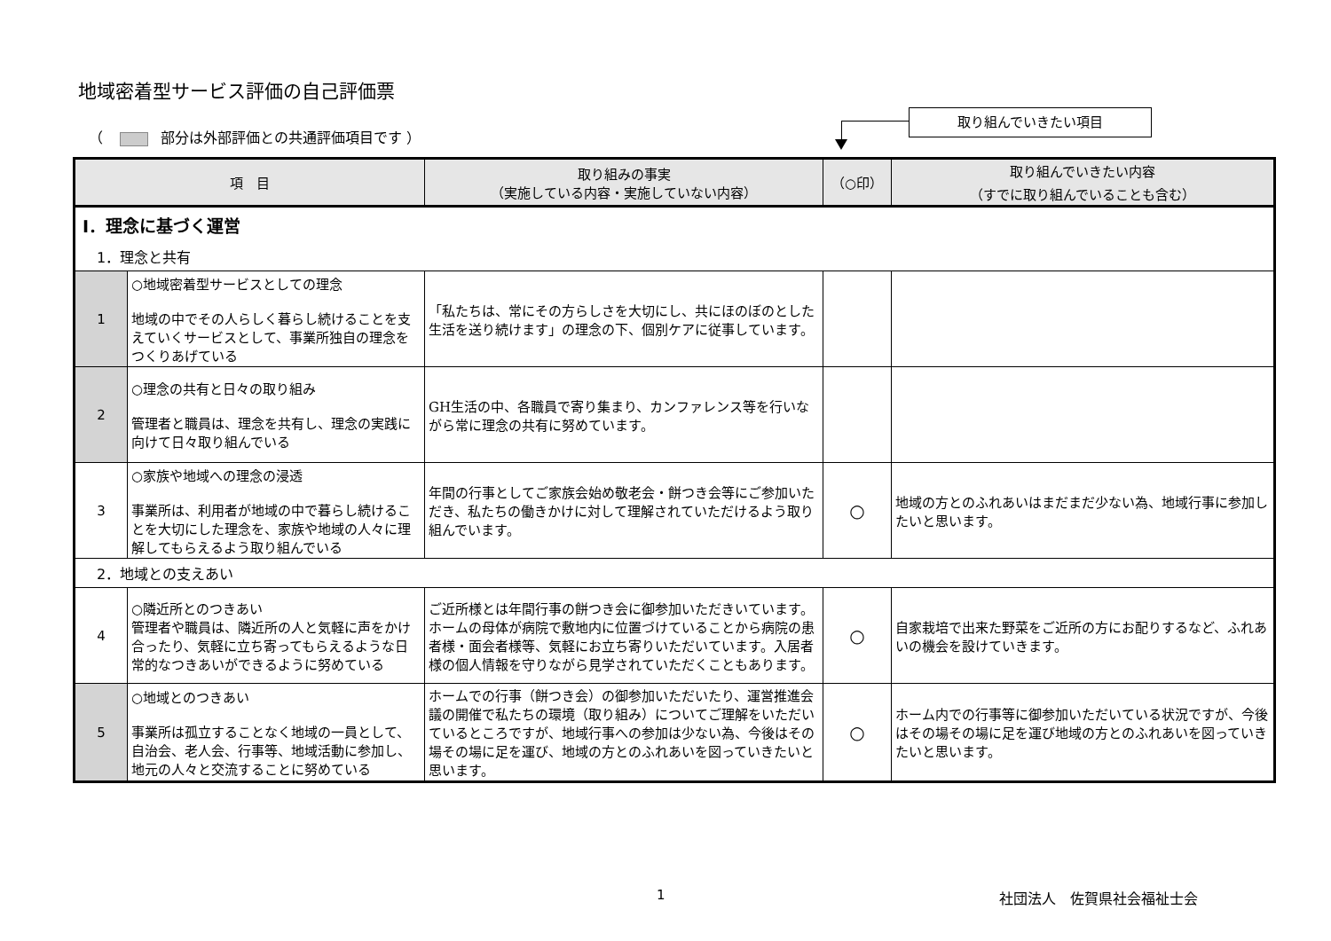地域密着型サービス評価の自己評価票
（ 部分は外部評価との共通評価項目です ）
取り組んでいきたい項目
| 項 目 | | 取り組みの事実 （実施している内容・実施していない内容） | （○印） | 取り組んでいきたい内容 （すでに取り組んでいることも含む） |
| --- | --- | --- | --- | --- |
| Ⅰ．理念に基づく運営 | | | | |
| 1．理念と共有 | | | | |
| 1 | ○地域密着型サービスとしての理念 地域の中でその人らしく暮らし続けることを支えていくサービスとして、事業所独自の理念をつくりあげている | 「私たちは、常にその方らしさを大切にし、共にほのぼのとした生活を送り続けます」の理念の下、個別ケアに従事しています。 | | |
| 2 | ○理念の共有と日々の取り組み 管理者と職員は、理念を共有し、理念の実践に向けて日々取り組んでいる | GH生活の中、各職員で寄り集まり、カンファレンス等を行いながら常に理念の共有に努めています。 | | |
| 3 | ○家族や地域への理念の浸透 事業所は、利用者が地域の中で暮らし続けることを大切にした理念を、家族や地域の人々に理解してもらえるよう取り組んでいる | 年間の行事としてご家族会始め敬老会・餅つき会等にご参加いただき、私たちの働きかけに対して理解されていただけるよう取り組んでいます。 | ○ | 地域の方とのふれあいはまだまだ少ない為、地域行事に参加したいと思います。 |
| 2．地域との支えあい | | | | |
| 4 | ○隣近所とのつきあい 管理者や職員は、隣近所の人と気軽に声をかけ合ったり、気軽に立ち寄ってもらえるような日常的なつきあいができるように努めている | ご近所様とは年間行事の餅つき会に御参加いただきいています。ホームの母体が病院で敷地内に位置づけていることから病院の患者様・面会者様等、気軽にお立ち寄りいただいています。入居者様の個人情報を守りながら見学されていただくこともあります。 | ○ | 自家栽培で出来た野菜をご近所の方にお配りするなど、ふれあいの機会を設けていきます。 |
| 5 | ○地域とのつきあい 事業所は孤立することなく地域の一員として、自治会、老人会、行事等、地域活動に参加し、地元の人々と交流することに努めている | ホームでの行事（餅つき会）の御参加いただいたり、運営推進会議の開催で私たちの環境（取り組み）についてご理解をいただいているところですが、地域行事への参加は少ない為、今後はその場その場に足を運び、地域の方とのふれあいを図っていきたいと思います。 | ○ | ホーム内での行事等に御参加いただいている状況ですが、今後はその場その場に足を運び地域の方とのふれあいを図っていきたいと思います。 |
1 社団法人　佐賀県社会福祉士会